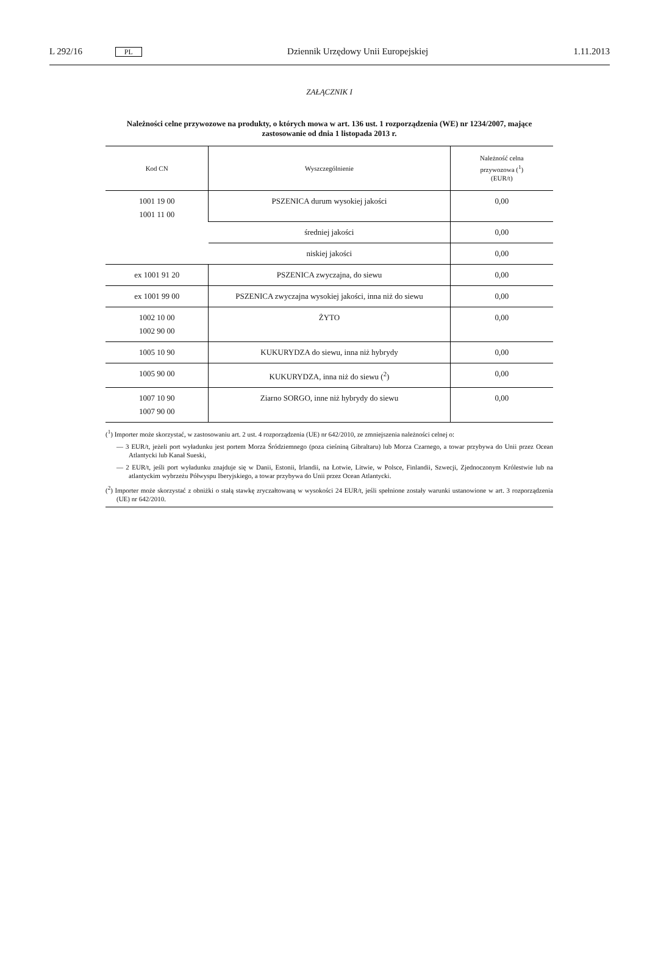L 292/16 PL Dziennik Urzędowy Unii Europejskiej 1.11.2013
ZAŁĄCZNIK I
Należności celne przywozowe na produkty, o których mowa w art. 136 ust. 1 rozporządzenia (WE) nr 1234/2007, mające zastosowanie od dnia 1 listopada 2013 r.
| Kod CN | Wyszczególnienie | Należność celna przywozowa (<sup>1</sup>) (EUR/t) |
| --- | --- | --- |
| 1001 19 00 1001 11 00 | PSZENICA durum wysokiej jakości | 0,00 |
| | średniej jakości | 0,00 |
| | niskiej jakości | 0,00 |
| ex 1001 91 20 | PSZENICA zwyczajna, do siewu | 0,00 |
| ex 1001 99 00 | PSZENICA zwyczajna wysokiej jakości, inna niż do siewu | 0,00 |
| 1002 10 00 1002 90 00 | ŻYTO | 0,00 |
| 1005 10 90 | KUKURYDZA do siewu, inna niż hybrydy | 0,00 |
| 1005 90 00 | KUKURYDZA, inna niż do siewu (<sup>2</sup>) | 0,00 |
| 1007 10 90 1007 90 00 | Ziarno SORGO, inne niż hybrydy do siewu | 0,00 |
(<sup>1</sup>) Importer może skorzystać, w zastosowaniu art. 2 ust. 4 rozporządzenia (UE) nr 642/2010, ze zmniejszenia należności celnej o:
— 3 EUR/t, jeżeli port wyładunku jest portem Morza Śródziemnego (poza cieśniną Gibraltaru) lub Morza Czarnego, a towar przybywa do Unii przez Ocean Atlantycki lub Kanał Sueski,
— 2 EUR/t, jeśli port wyładunku znajduje się w Danii, Estonii, Irlandii, na Łotwie, Litwie, w Polsce, Finlandii, Szwecji, Zjednoczonym Królestwie lub na atlantyckim wybrzeżu Półwyspu Iberyjskiego, a towar przybywa do Unii przez Ocean Atlantycki.
(<sup>2</sup>) Importer może skorzystać z obniżki o stałą stawkę zryczałtowaną w wysokości 24 EUR/t, jeśli spełnione zostały warunki ustanowione w art. 3 rozporządzenia (UE) nr 642/2010.